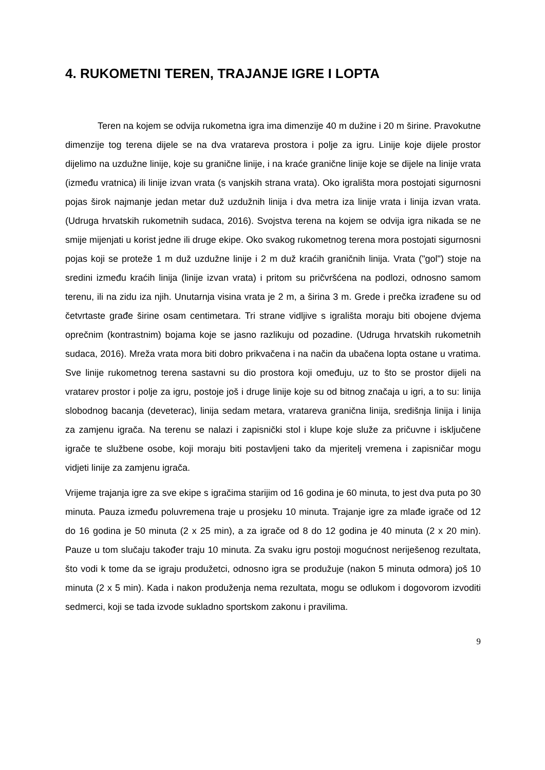4. RUKOMETNI TEREN, TRAJANJE IGRE I LOPTA
Teren na kojem se odvija rukometna igra ima dimenzije 40 m dužine i 20 m širine. Pravokutne dimenzije tog terena dijele se na dva vratareva prostora i polje za igru. Linije koje dijele prostor dijelimo na uzdužne linije, koje su granične linije, i na kraće granične linije koje se dijele na linije vrata (između vratnica) ili linije izvan vrata (s vanjskih strana vrata). Oko igrališta mora postojati sigurnosni pojas širok najmanje jedan metar duž uzdužnih linija i dva metra iza linije vrata i linija izvan vrata. (Udruga hrvatskih rukometnih sudaca, 2016). Svojstva terena na kojem se odvija igra nikada se ne smije mijenjati u korist jedne ili druge ekipe. Oko svakog rukometnog terena mora postojati sigurnosni pojas koji se proteže 1 m duž uzdužne linije i 2 m duž kraćih graničnih linija. Vrata ("gol") stoje na sredini između kraćih linija (linije izvan vrata) i pritom su pričvršćena na podlozi, odnosno samom terenu, ili na zidu iza njih. Unutarnja visina vrata je 2 m, a širina 3 m. Grede i prečka izrađene su od četvrtaste građe širine osam centimetara. Tri strane vidljive s igrališta moraju biti obojene dvjema oprečnim (kontrastnim) bojama koje se jasno razlikuju od pozadine. (Udruga hrvatskih rukometnih sudaca, 2016). Mreža vrata mora biti dobro prikvačena i na način da ubačena lopta ostane u vratima. Sve linije rukometnog terena sastavni su dio prostora koji omeđuju, uz to što se prostor dijeli na vratarev prostor i polje za igru, postoje još i druge linije koje su od bitnog značaja u igri, a to su: linija slobodnog bacanja (deveterac), linija sedam metara, vratareva granična linija, središnja linija i linija za zamjenu igrača. Na terenu se nalazi i zapisnički stol i klupe koje služe za pričuvne i isključene igrače te službene osobe, koji moraju biti postavljeni tako da mjeritelj vremena i zapisničar mogu vidjeti linije za zamjenu igrača.
Vrijeme trajanja igre za sve ekipe s igračima starijim od 16 godina je 60 minuta, to jest dva puta po 30 minuta. Pauza između poluvremena traje u prosjeku 10 minuta. Trajanje igre za mlađe igrače od 12 do 16 godina je 50 minuta (2 x 25 min), a za igrače od 8 do 12 godina je 40 minuta (2 x 20 min). Pauze u tom slučaju također traju 10 minuta. Za svaku igru postoji mogućnost neriješenog rezultata, što vodi k tome da se igraju produžetci, odnosno igra se produžuje (nakon 5 minuta odmora) još 10 minuta (2 x 5 min). Kada i nakon produženja nema rezultata, mogu se odlukom i dogovorom izvoditi sedmerci, koji se tada izvode sukladno sportskom zakonu i pravilima.
9